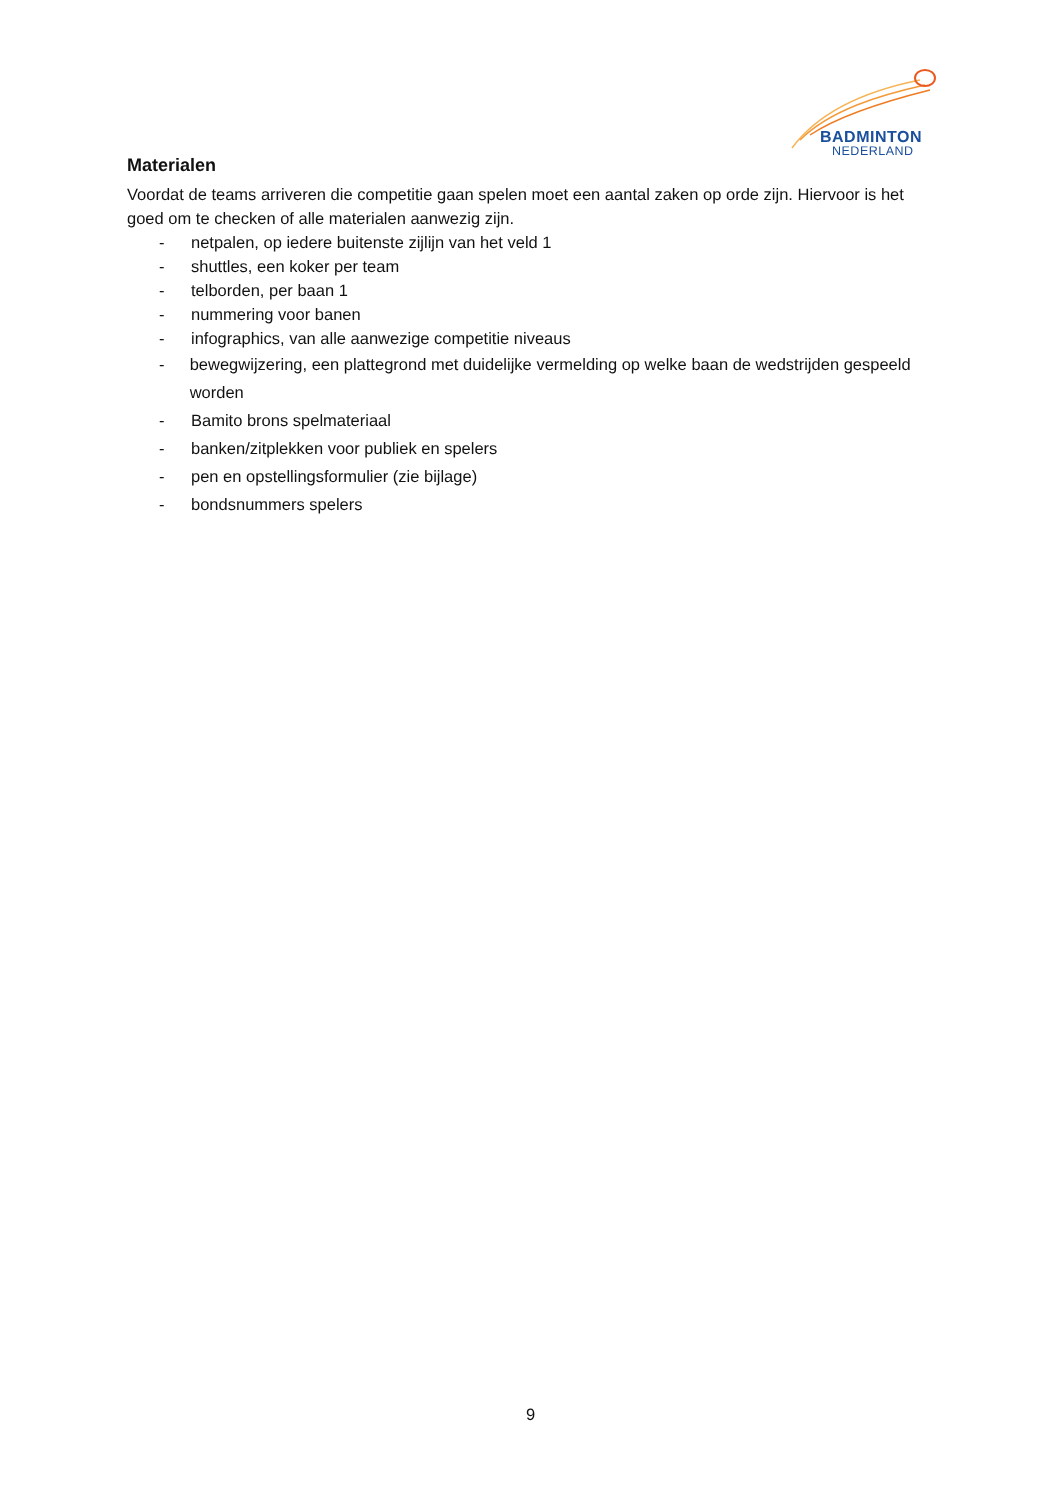BADMINTON
NEDERLAND
Materialen
Voordat de teams arriveren die competitie gaan spelen moet een aantal zaken op orde zijn. Hiervoor is het goed om te checken of alle materialen aanwezig zijn.
- netpalen, op iedere buitenste zijlijn van het veld 1
- shuttles, een koker per team
- telborden, per baan 1
- nummering voor banen
- infographics, van alle aanwezige competitie niveaus
- bewegwijzering, een plattegrond met duidelijke vermelding op welke baan de wedstrijden gespeeld worden
- Bamito brons spelmateriaal
- banken/zitplekken voor publiek en spelers
- pen en opstellingsformulier (zie bijlage)
- bondsnummers spelers
9